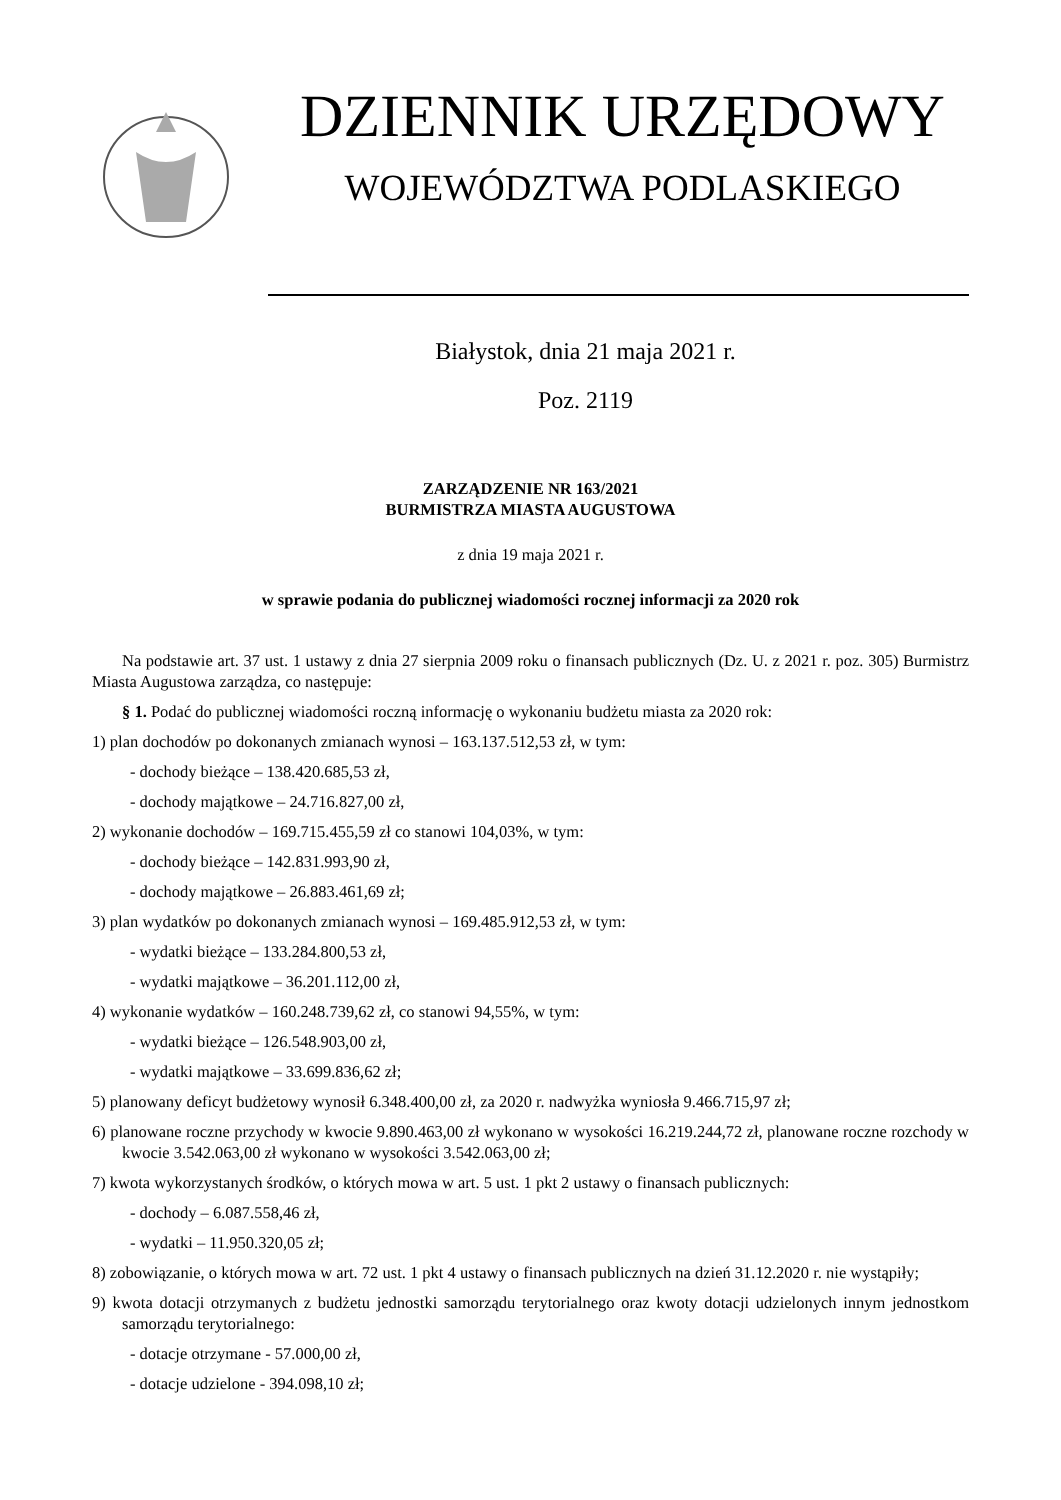DZIENNIK URZĘDOWY
WOJEWÓDZTWA PODLASKIEGO
Białystok, dnia 21 maja 2021 r.
Poz. 2119
ZARZĄDZENIE NR 163/2021
BURMISTRZA MIASTA AUGUSTOWA
z dnia 19 maja 2021 r.
w sprawie podania do publicznej wiadomości rocznej informacji za 2020 rok
Na podstawie art. 37 ust. 1 ustawy z dnia 27 sierpnia 2009 roku o finansach publicznych (Dz. U. z 2021 r. poz. 305) Burmistrz Miasta Augustowa zarządza, co następuje:
§ 1. Podać do publicznej wiadomości roczną informację o wykonaniu budżetu miasta za 2020 rok:
1) plan dochodów po dokonanych zmianach wynosi – 163.137.512,53 zł, w tym:
- dochody bieżące – 138.420.685,53 zł,
- dochody majątkowe – 24.716.827,00 zł,
2) wykonanie dochodów – 169.715.455,59 zł co stanowi 104,03%, w tym:
- dochody bieżące – 142.831.993,90 zł,
- dochody majątkowe – 26.883.461,69 zł;
3) plan wydatków po dokonanych zmianach wynosi – 169.485.912,53 zł, w tym:
- wydatki bieżące – 133.284.800,53 zł,
- wydatki majątkowe – 36.201.112,00 zł,
4) wykonanie wydatków – 160.248.739,62 zł, co stanowi 94,55%, w tym:
- wydatki bieżące – 126.548.903,00 zł,
- wydatki majątkowe – 33.699.836,62 zł;
5) planowany deficyt budżetowy wynosił 6.348.400,00 zł, za 2020 r. nadwyżka wyniosła 9.466.715,97 zł;
6) planowane roczne przychody w kwocie 9.890.463,00 zł wykonano w wysokości 16.219.244,72 zł, planowane roczne rozchody w kwocie 3.542.063,00 zł wykonano w wysokości 3.542.063,00 zł;
7) kwota wykorzystanych środków, o których mowa w art. 5 ust. 1 pkt 2 ustawy o finansach publicznych:
- dochody – 6.087.558,46 zł,
- wydatki – 11.950.320,05 zł;
8) zobowiązanie, o których mowa w art. 72 ust. 1 pkt 4 ustawy o finansach publicznych na dzień 31.12.2020 r. nie wystąpiły;
9) kwota dotacji otrzymanych z budżetu jednostki samorządu terytorialnego oraz kwoty dotacji udzielonych innym jednostkom samorządu terytorialnego:
- dotacje otrzymane - 57.000,00 zł,
- dotacje udzielone - 394.098,10 zł;